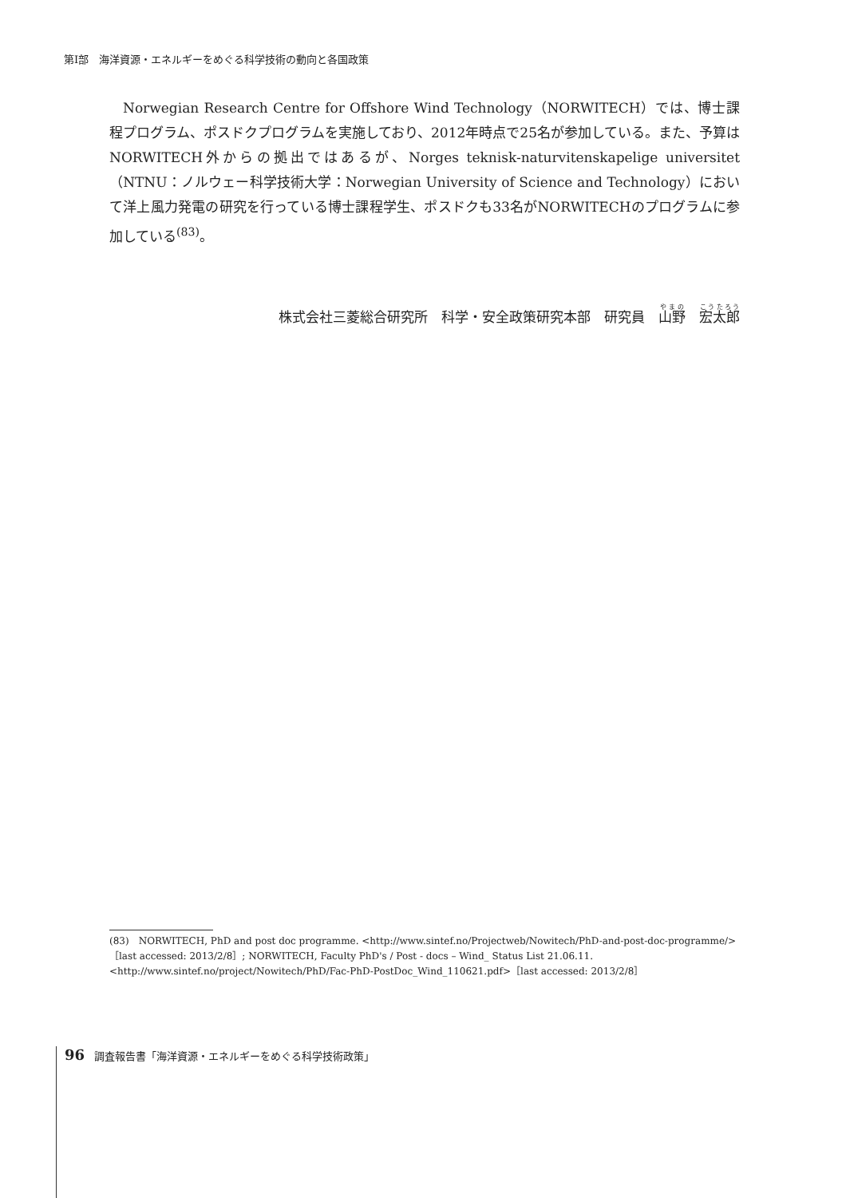第Ⅰ部　海洋資源・エネルギーをめぐる科学技術の動向と各国政策
Norwegian Research Centre for Offshore Wind Technology（NORWITECH）では、博士課程プログラム、ポスドクプログラムを実施しており、2012年時点で25名が参加している。また、予算はNORWITECH外からの拠出ではあるが、Norges teknisk-naturvitenskapelige universitet（NTNU：ノルウェー科学技術大学：Norwegian University of Science and Technology）において洋上風力発電の研究を行っている博士課程学生、ポスドクも33名がNORWITECHのプログラムに参加している<sup>(83)</sup>。
株式会社三菱総合研究所　科学・安全政策研究本部　研究員　山野　宏太郎
(83)　NORWITECH, PhD and post doc programme. <http://www.sintef.no/Projectweb/Nowitech/PhD-and-post-doc-programme/>［last accessed: 2013/2/8］; NORWITECH, Faculty PhD's / Post - docs – Wind_ Status List 21.06.11. <http://www.sintef.no/project/Nowitech/PhD/Fac-PhD-PostDoc_Wind_110621.pdf>［last accessed: 2013/2/8］
96 調査報告書「海洋資源・エネルギーをめぐる科学技術政策」